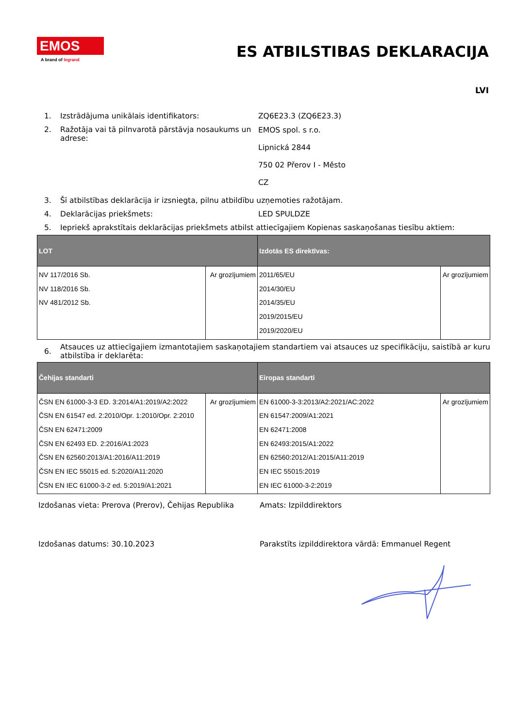EMOS
A brand of legrand
ES ATBILSTIBAS DEKLARACIJA
LVI
1. Izstrādājuma unikālais identifikators: ZQ6E23.3 (ZQ6E23.3)
2. Ražotāja vai tā pilnvarotā pārstāvja nosaukums un adrese:
EMOS spol. s r.o.
Lipnická 2844
750 02 Přerov I - Město
CZ
3. Šī atbilstības deklarācija ir izsniegta, pilnu atbildību uzņemoties ražotājam.
4. Deklarācijas priekšmets: LED SPULDZE
5. Iepriekš aprakstītais deklarācijas priekšmets atbilst attiecīgajiem Kopienas saskaņošanas tiesību aktiem:
| LOT | | Izdotās ES direktīvas: | |
| --- | --- | --- | --- |
| NV 117/2016 Sb. NV 118/2016 Sb. NV 481/2012 Sb. | Ar grozījumiem | 2011/65/EU 2014/30/EU 2014/35/EU 2019/2015/EU 2019/2020/EU | Ar grozījumiem |
6.
Atsauces uz attiecīgajiem izmantotajiem saskaņotajiem standartiem vai atsauces uz specifikāciju, saistībā ar kuru atbilstība ir deklarēta:
| Čehijas standarti | | Eiropas standarti | |
| --- | --- | --- | --- |
| ČSN EN 61000-3-3 ED. 3:2014/A1:2019/A2:2022 ČSN EN 61547 ed. 2:2010/Opr. 1:2010/Opr. 2:2010 ČSN EN 62471:2009 ČSN EN 62493 ED. 2:2016/A1:2023 ČSN EN 62560:2013/A1:2016/A11:2019 ČSN EN IEC 55015 ed. 5:2020/A11:2020 ČSN EN IEC 61000-3-2 ed. 5:2019/A1:2021 | Ar grozījumiem | EN 61000-3-3:2013/A2:2021/AC:2022 EN 61547:2009/A1:2021 EN 62471:2008 EN 62493:2015/A1:2022 EN 62560:2012/A1:2015/A11:2019 EN IEC 55015:2019 EN IEC 61000-3-2:2019 | Ar grozījumiem |
Izdošanas vieta: Prerova (Prerov), Čehijas Republika
Amats: Izpilddirektors
Izdošanas datums: 30.10.2023 Parakstīts izpilddirektora vārdā: Emmanuel Regent